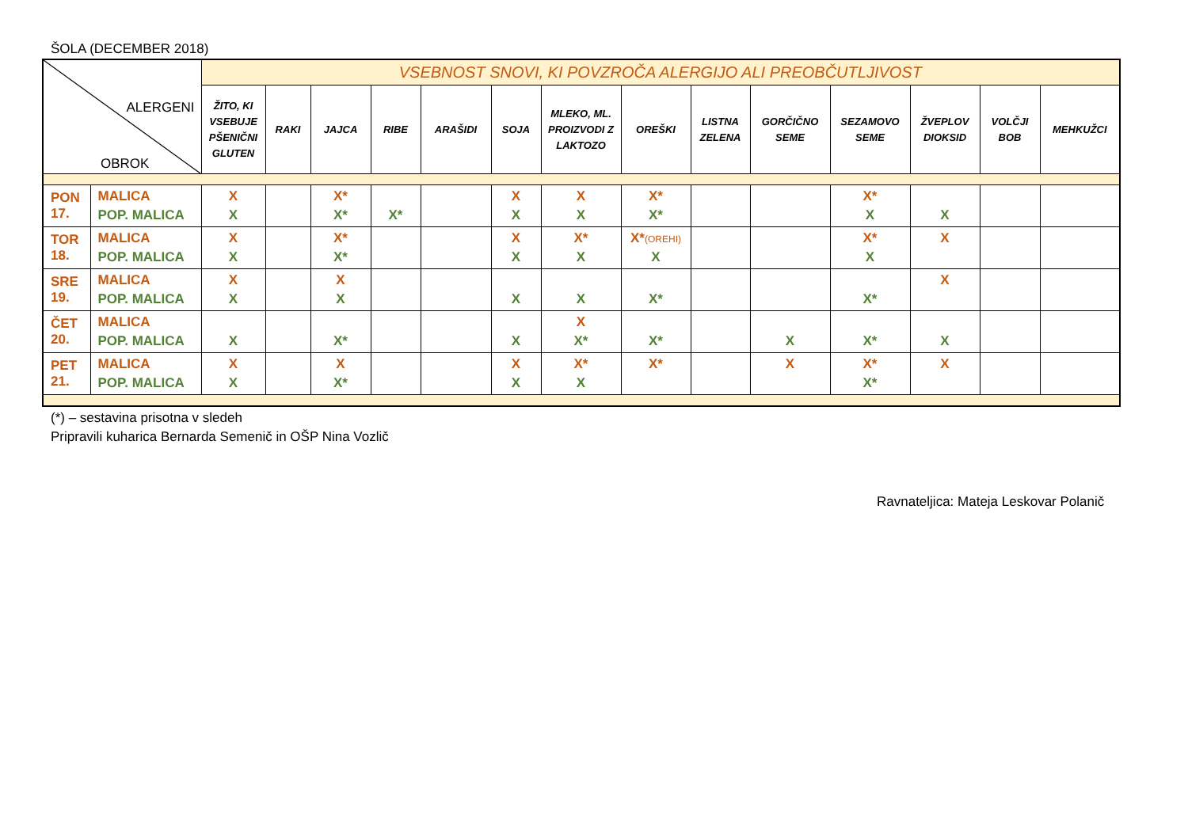ŠOLA (DECEMBER 2018)
| ALERGENI OBROK | | VSEBNOST SNOVI, KI POVZROČA ALERGIJO ALI PREOBČUTLJIVOST | | | | | | | | | | | | | |
| --- | --- | --- | --- | --- | --- | --- | --- | --- | --- | --- | --- | --- | --- | --- | --- |
| | | ŽITO, KI VSEBUJE PŠENIČNI GLUTEN | RAKI | JAJCA | RIBE | ARAŠIDI | SOJA | MLEKO, ML. PROIZVODI Z LAKTOZO | OREŠKI | LISTNA ZELENA | GORČIČNO SEME | SEZAMOVO SEME | ŽVEPLOV DIOKSID | VOLČJI BOB | MEHKUŽCI |
| PON 17. | MALICA POP. MALICA | X X | | X* X* | X* | | X X | X X | X* X* | | | X* X | X | | |
| TOR 18. | MALICA POP. MALICA | X X | | X* X* | | | X X | X* X | X* (OREHI) X | | | X* X | X | | |
| SRE 19. | MALICA POP. MALICA | X X | | X X | | | X | X | X* | | | X* | X | | |
| ČET 20. | MALICA POP. MALICA | X | | X* | | | X | X X* | X* | | X | X* | X | | |
| PET 21. | MALICA POP. MALICA | X X | | X X* | | | X X | X* X | X* | | X | X* X* | X | | |
(*) – sestavina prisotna v sledeh
Pripravili kuharica Bernarda Semenič in OŠP Nina Vozlič
Ravnateljica: Mateja Leskovar Polanič